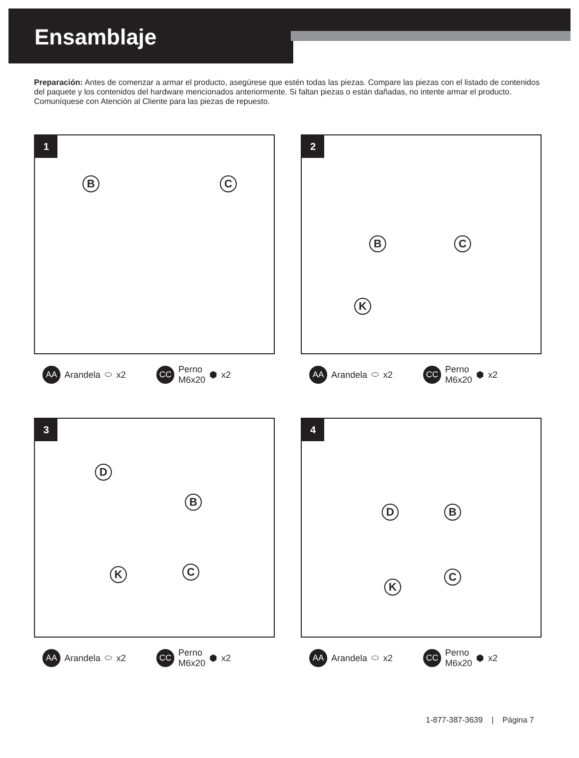Ensamblaje
Preparación: Antes de comenzar a armar el producto, asegúrese que estén todas las piezas. Compare las piezas con el listado de contenidos del paquete y los contenidos del hardware mencionados anteriormente. Si faltan piezas o están dañadas, no intente armar el producto. Comuníquese con Atención al Cliente para las piezas de repuesto.
1
B C
AA Arandela ⬭ x2 CC Perno
M6x20 ⬢ x2
2
B C
K
AA Arandela ⬭ x2 CC Perno
M6x20 ⬢ x2
3
D
B
K C
AA Arandela ⬭ x2 CC Perno
M6x20 ⬢ x2
4
D B
K
C
AA Arandela ⬭ x2 CC Perno
M6x20 ⬢ x2
1-877-387-3639 | Página 7